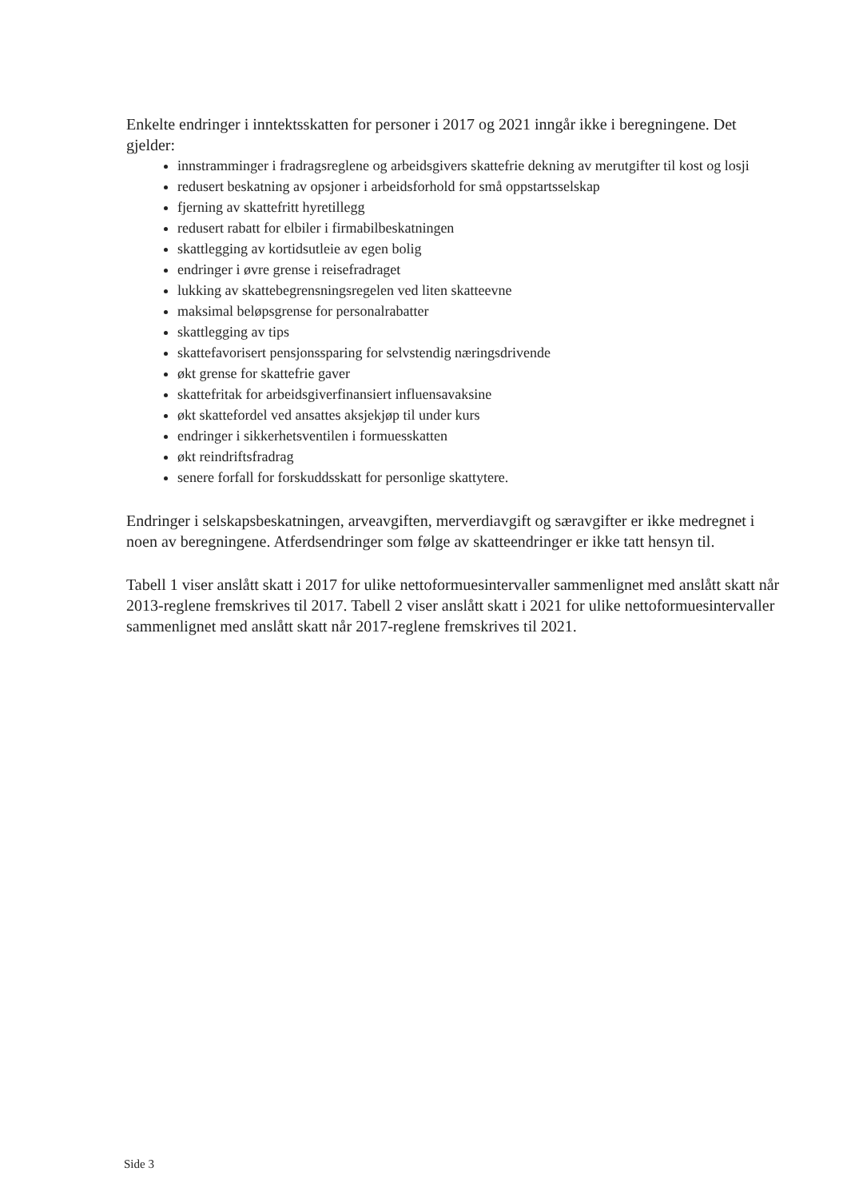Enkelte endringer i inntektsskatten for personer i 2017 og 2021 inngår ikke i beregningene. Det gjelder:
innstramminger i fradragsreglene og arbeidsgivers skattefrie dekning av merutgifter til kost og losji
redusert beskatning av opsjoner i arbeidsforhold for små oppstartsselskap
fjerning av skattefritt hyretillegg
redusert rabatt for elbiler i firmabilbeskatningen
skattlegging av kortidsutleie av egen bolig
endringer i øvre grense i reisefradraget
lukking av skattebegrensningsregelen ved liten skatteevne
maksimal beløpsgrense for personalrabatter
skattlegging av tips
skattefavorisert pensjonssparing for selvstendig næringsdrivende
økt grense for skattefrie gaver
skattefritak for arbeidsgiverfinansiert influensavaksine
økt skattefordel ved ansattes aksjekjøp til under kurs
endringer i sikkerhetsventilen i formuesskatten
økt reindriftsfradrag
senere forfall for forskuddsskatt for personlige skattytere.
Endringer i selskapsbeskatningen, arveavgiften, merverdiavgift og særavgifter er ikke medregnet i noen av beregningene. Atferdsendringer som følge av skatteendringer er ikke tatt hensyn til.
Tabell 1 viser anslått skatt i 2017 for ulike nettoformuesintervaller sammenlignet med anslått skatt når 2013-reglene fremskrives til 2017. Tabell 2 viser anslått skatt i 2021 for ulike nettoformuesintervaller sammenlignet med anslått skatt når 2017-reglene fremskrives til 2021.
Side 3